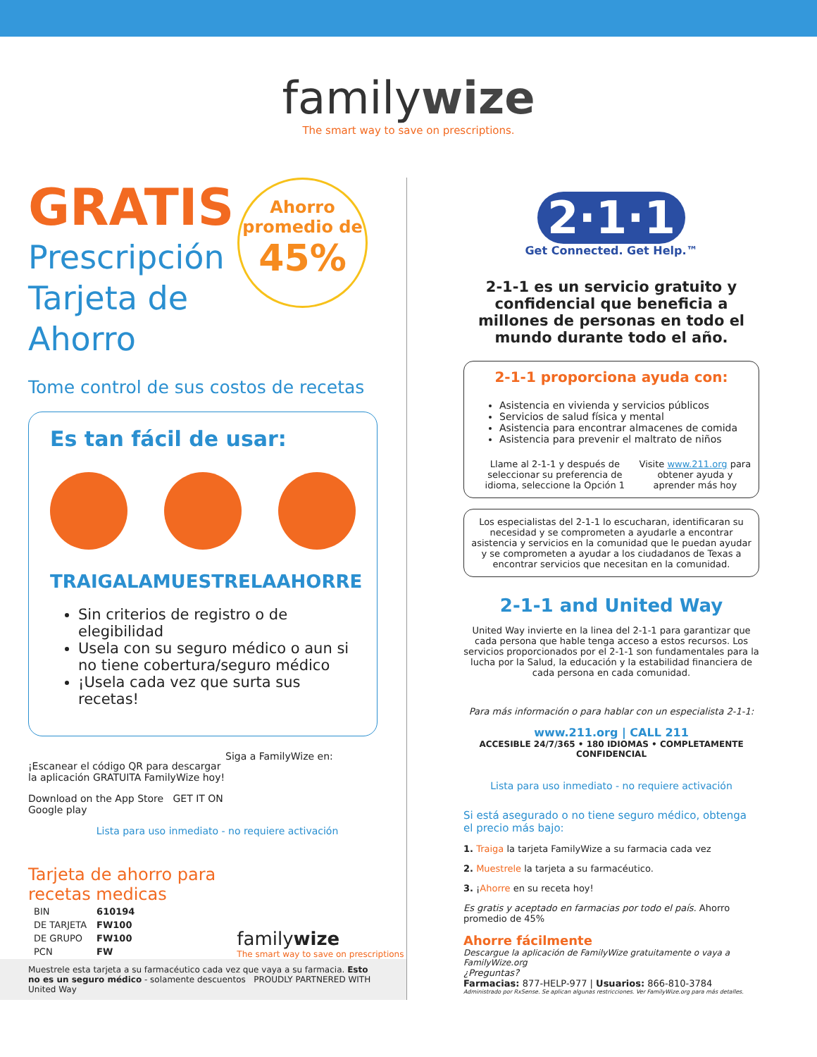familywize
The smart way to save on prescriptions.
Ahorro
promedio de
45%
GRATIS
Prescripción
Tarjeta de
Ahorro
Tome control de sus costos de recetas
Es tan fácil de usar:
TRAIGALA MUESTRELA AHORRE
Sin criterios de registro o de elegibilidad
Usela con su seguro médico o aun si no tiene cobertura/seguro médico
¡Usela cada vez que surta sus recetas!
¡Escanear el código QR para descargar la aplicación GRATUITA FamilyWize hoy!
Download on the App Store GET IT ON Google play
Siga a FamilyWize en:
Lista para uso inmediato - no requiere activación
Tarjeta de ahorro para
recetas medicas
| BIN | 610194 |
| DE TARJETA | FW100 |
| DE GRUPO | FW100 |
| PCN | FW |
familywize
The smart way to save on prescriptions
Muestrele esta tarjeta a su farmacéutico cada vez que vaya a su farmacia. Esto no es un seguro médico - solamente descuentos PROUDLY PARTNERED WITH United Way
2·1·1
Get Connected. Get Help.™
2-1-1 es un servicio gratuito y confidencial que beneficia a millones de personas en todo el mundo durante todo el año.
2-1-1 proporciona ayuda con:
Asistencia en vivienda y servicios públicos
Servicios de salud física y mental
Asistencia para encontrar almacenes de comida
Asistencia para prevenir el maltrato de niños
Llame al 2-1-1 y después de seleccionar su preferencia de idioma, seleccione la Opción 1
Visite www.211.org para obtener ayuda y aprender más hoy
Los especialistas del 2-1-1 lo escucharan, identificaran su necesidad y se comprometen a ayudarle a encontrar asistencia y servicios en la comunidad que le puedan ayudar y se comprometen a ayudar a los ciudadanos de Texas a encontrar servicios que necesitan en la comunidad.
2-1-1 and United Way
United Way invierte en la linea del 2-1-1 para garantizar que cada persona que hable tenga acceso a estos recursos. Los servicios proporcionados por el 2-1-1 son fundamentales para la lucha por la Salud, la educación y la estabilidad financiera de cada persona en cada comunidad.
Para más información o para hablar con un especialista 2-1-1:
www.211.org | CALL 211
ACCESIBLE 24/7/365 • 180 IDIOMAS • COMPLETAMENTE CONFIDENCIAL
Lista para uso inmediato - no requiere activación
Si está asegurado o no tiene seguro médico, obtenga el precio más bajo:
1. Traiga la tarjeta FamilyWize a su farmacia cada vez
2. Muestrele la tarjeta a su farmacéutico.
3. ¡Ahorre en su receta hoy!
Es gratis y aceptado en farmacias por todo el país. Ahorro promedio de 45%
Ahorre fácilmente
Descargue la aplicación de FamilyWize gratuitamente o vaya a FamilyWize.org
¿Preguntas?
Farmacias: 877-HELP-977 | Usuarios: 866-810-3784
Administrado por RxSense. Se aplican algunas restricciones. Ver FamilyWize.org para más detalles.